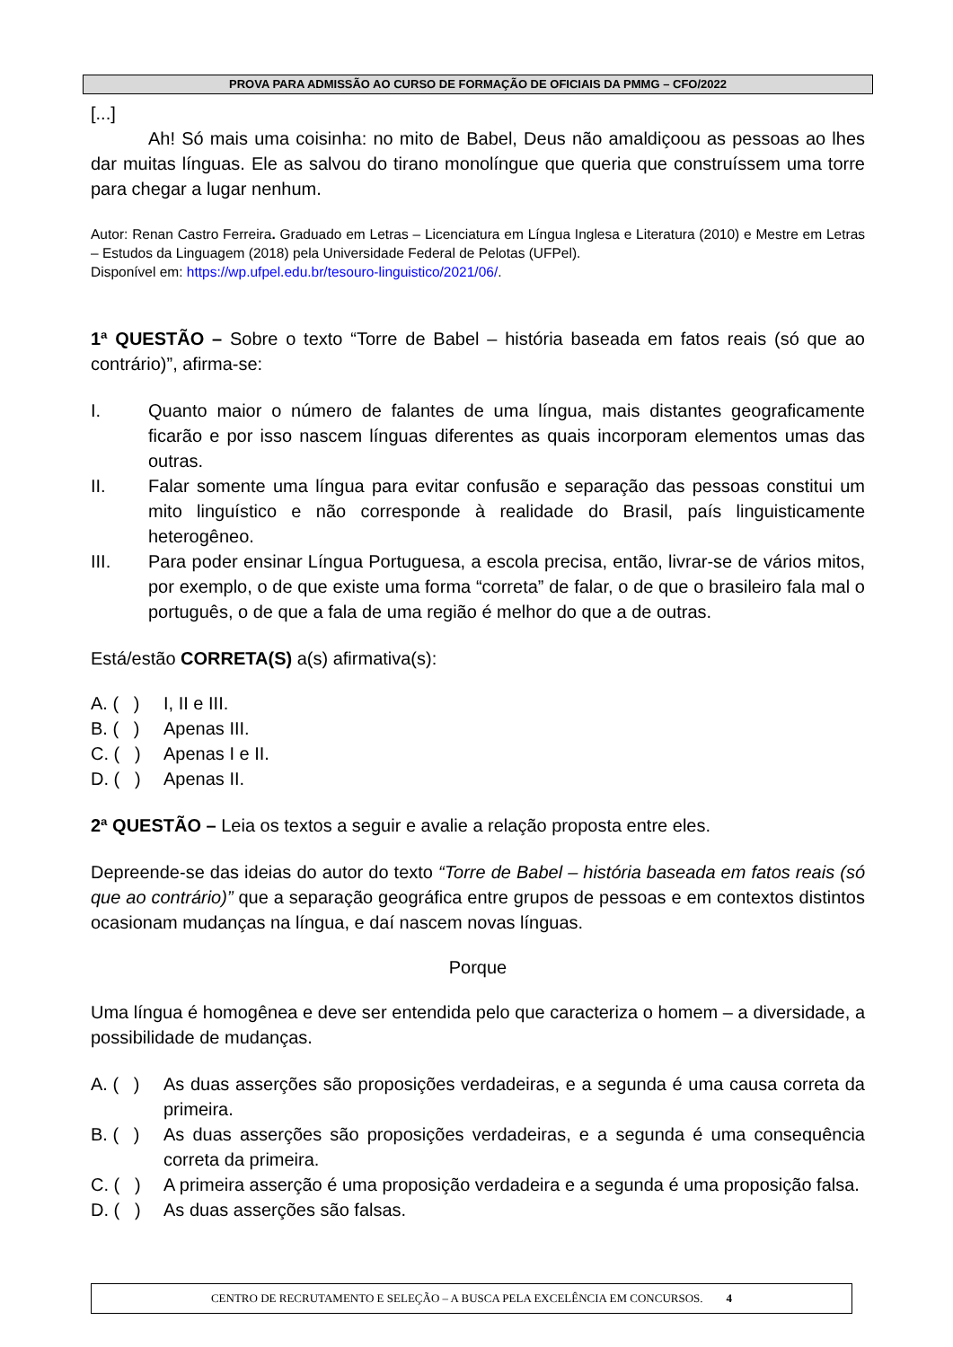PROVA PARA ADMISSÃO AO CURSO DE FORMAÇÃO DE OFICIAIS DA PMMG – CFO/2022
[...]
Ah! Só mais uma coisinha: no mito de Babel, Deus não amaldiçoou as pessoas ao lhes dar muitas línguas. Ele as salvou do tirano monolíngue que queria que construíssem uma torre para chegar a lugar nenhum.
Autor: Renan Castro Ferreira. Graduado em Letras – Licenciatura em Língua Inglesa e Literatura (2010) e Mestre em Letras – Estudos da Linguagem (2018) pela Universidade Federal de Pelotas (UFPel).
Disponível em: https://wp.ufpel.edu.br/tesouro-linguistico/2021/06/.
1ª QUESTÃO – Sobre o texto “Torre de Babel – história baseada em fatos reais (só que ao contrário)”, afirma-se:
I. Quanto maior o número de falantes de uma língua, mais distantes geograficamente ficarão e por isso nascem línguas diferentes as quais incorporam elementos umas das outras.
II. Falar somente uma língua para evitar confusão e separação das pessoas constitui um mito linguístico e não corresponde à realidade do Brasil, país linguisticamente heterogêneo.
III. Para poder ensinar Língua Portuguesa, a escola precisa, então, livrar-se de vários mitos, por exemplo, o de que existe uma forma “correta” de falar, o de que o brasileiro fala mal o português, o de que a fala de uma região é melhor do que a de outras.
Está/estão CORRETA(S) a(s) afirmativa(s):
A. ( )
I, II e III.
B. ( )
Apenas III.
C. ( )
Apenas I e II.
D. ( )
Apenas II.
2ª QUESTÃO – Leia os textos a seguir e avalie a relação proposta entre eles.
Depreende-se das ideias do autor do texto “Torre de Babel – história baseada em fatos reais (só que ao contrário)” que a separação geográfica entre grupos de pessoas e em contextos distintos ocasionam mudanças na língua, e daí nascem novas línguas.
Porque
Uma língua é homogênea e deve ser entendida pelo que caracteriza o homem – a diversidade, a possibilidade de mudanças.
A. ( )
As duas asserções são proposições verdadeiras, e a segunda é uma causa correta da primeira.
B. ( )
As duas asserções são proposições verdadeiras, e a segunda é uma consequência correta da primeira.
C. ( )
A primeira asserção é uma proposição verdadeira e a segunda é uma proposição falsa.
D. ( )
As duas asserções são falsas.
CENTRO DE RECRUTAMENTO E SELEÇÃO – A BUSCA PELA EXCELÊNCIA EM CONCURSOS. 4